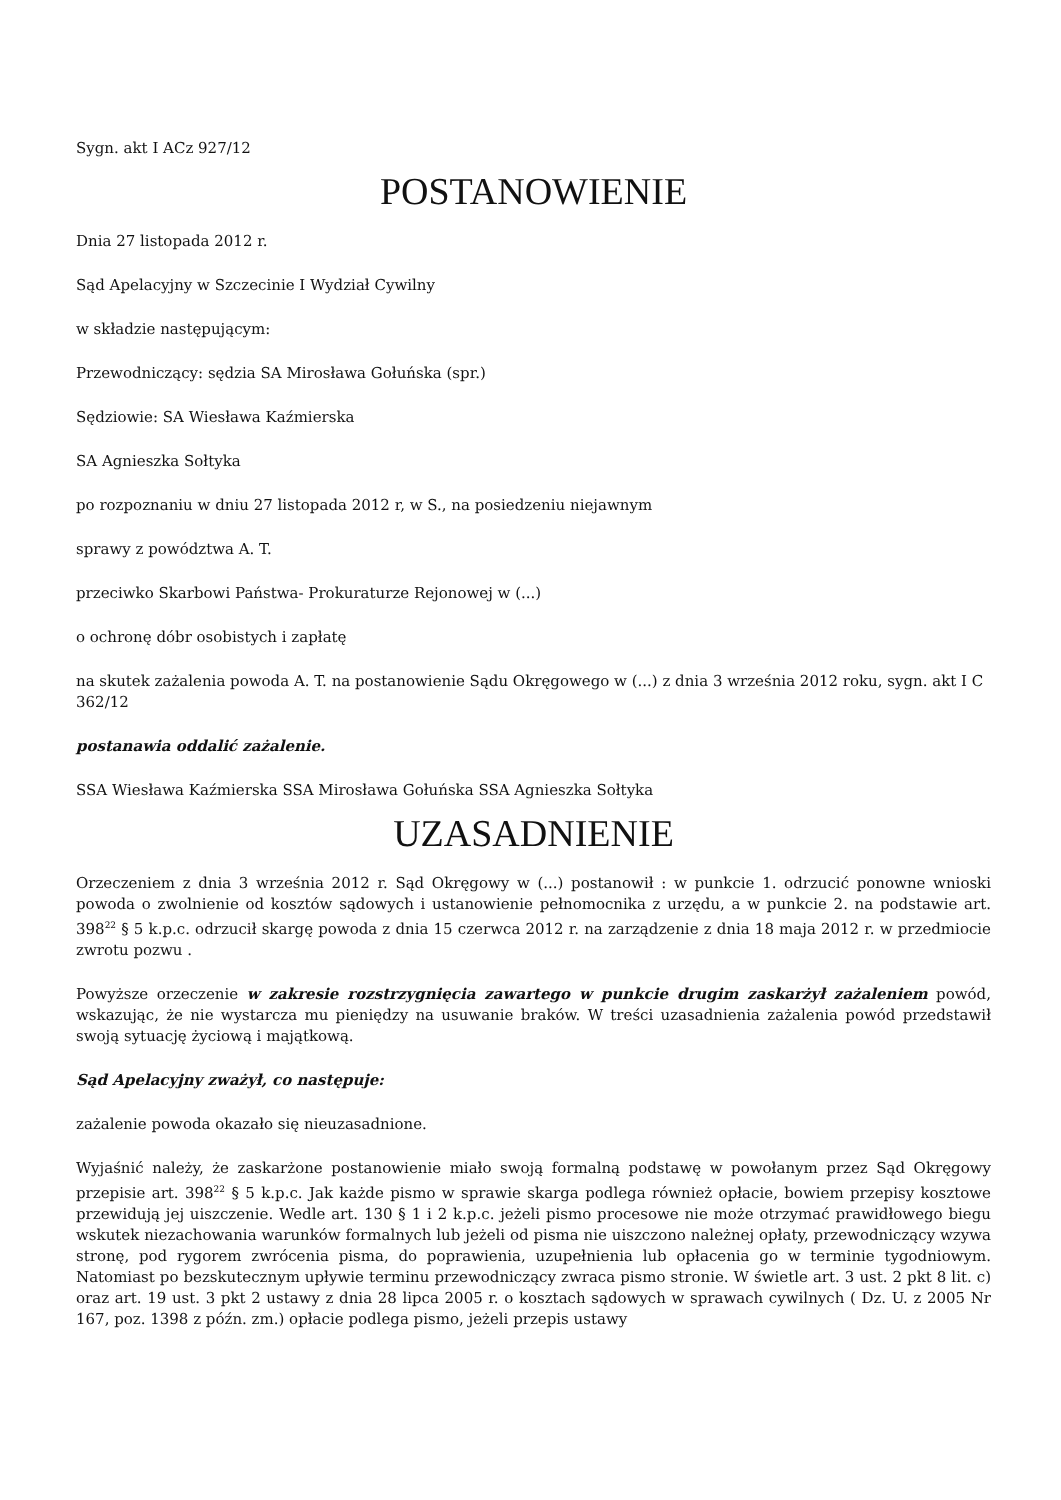Sygn. akt I ACz 927/12
POSTANOWIENIE
Dnia 27 listopada 2012 r.
Sąd Apelacyjny w Szczecinie I Wydział Cywilny
w składzie następującym:
Przewodniczący: sędzia SA Mirosława Gołuńska (spr.)
Sędziowie: SA Wiesława Kaźmierska
SA Agnieszka Sołtyka
po rozpoznaniu w dniu 27 listopada 2012 r, w S., na posiedzeniu niejawnym
sprawy z powództwa A. T.
przeciwko Skarbowi Państwa- Prokuraturze Rejonowej w (...)
o ochronę dóbr osobistych i zapłatę
na skutek zażalenia powoda A. T. na postanowienie Sądu Okręgowego w (...) z dnia 3 września 2012 roku, sygn. akt I C 362/12
postanawia oddalić zażalenie.
SSA Wiesława Kaźmierska SSA Mirosława Gołuńska SSA Agnieszka Sołtyka
UZASADNIENIE
Orzeczeniem z dnia 3 września 2012 r. Sąd Okręgowy w (...) postanowił : w punkcie 1. odrzucić ponowne wnioski powoda o zwolnienie od kosztów sądowych i ustanowienie pełnomocnika z urzędu, a w punkcie 2. na podstawie art. 398<sup>22</sup> § 5 k.p.c. odrzucił skargę powoda z dnia 15 czerwca 2012 r. na zarządzenie z dnia 18 maja 2012 r. w przedmiocie zwrotu pozwu .
Powyższe orzeczenie w zakresie rozstrzygnięcia zawartego w punkcie drugim zaskarżył zażaleniem powód, wskazując, że nie wystarcza mu pieniędzy na usuwanie braków. W treści uzasadnienia zażalenia powód przedstawił swoją sytuację życiową i majątkową.
Sąd Apelacyjny zważył, co następuje:
zażalenie powoda okazało się nieuzasadnione.
Wyjaśnić należy, że zaskarżone postanowienie miało swoją formalną podstawę w powołanym przez Sąd Okręgowy przepisie art. 398<sup>22</sup> § 5 k.p.c. Jak każde pismo w sprawie skarga podlega również opłacie, bowiem przepisy kosztowe przewidują jej uiszczenie. Wedle art. 130 § 1 i 2 k.p.c. jeżeli pismo procesowe nie może otrzymać prawidłowego biegu wskutek niezachowania warunków formalnych lub jeżeli od pisma nie uiszczono należnej opłaty, przewodniczący wzywa stronę, pod rygorem zwrócenia pisma, do poprawienia, uzupełnienia lub opłacenia go w terminie tygodniowym. Natomiast po bezskutecznym upływie terminu przewodniczący zwraca pismo stronie. W świetle art. 3 ust. 2 pkt 8 lit. c) oraz art. 19 ust. 3 pkt 2 ustawy z dnia 28 lipca 2005 r. o kosztach sądowych w sprawach cywilnych ( Dz. U. z 2005 Nr 167, poz. 1398 z późn. zm.) opłacie podlega pismo, jeżeli przepis ustawy